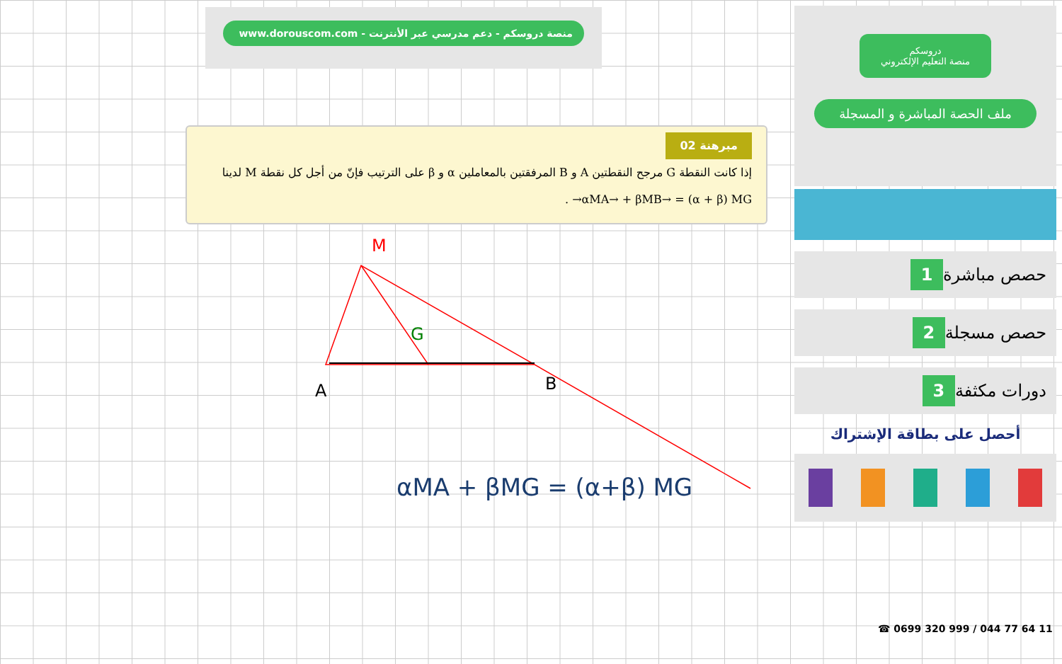منصة دروسكم - دعم مدرسي عبر الأنترنت - www.dorouscom.com
مبرهنة 02
إذا كانت النقطة G مرجح النقطتين A و B المرفقتين بالمعاملين α و β على الترتيب فإنّ من أجل كل نقطة M لدينا αMA→ + βMB→ = (α + β) MG→ .
M
A
B
G
αMA + βMG = (α+β) MG
دروسكم
منصة التعليم الإلكتروني
ملف الحصة المباشرة و المسجلة
1 حصص مباشرة
2 حصص مسجلة
3 دورات مكثفة
أحصل على بطاقة الإشتراك
☎ 0699 320 999 / 044 77 64 11